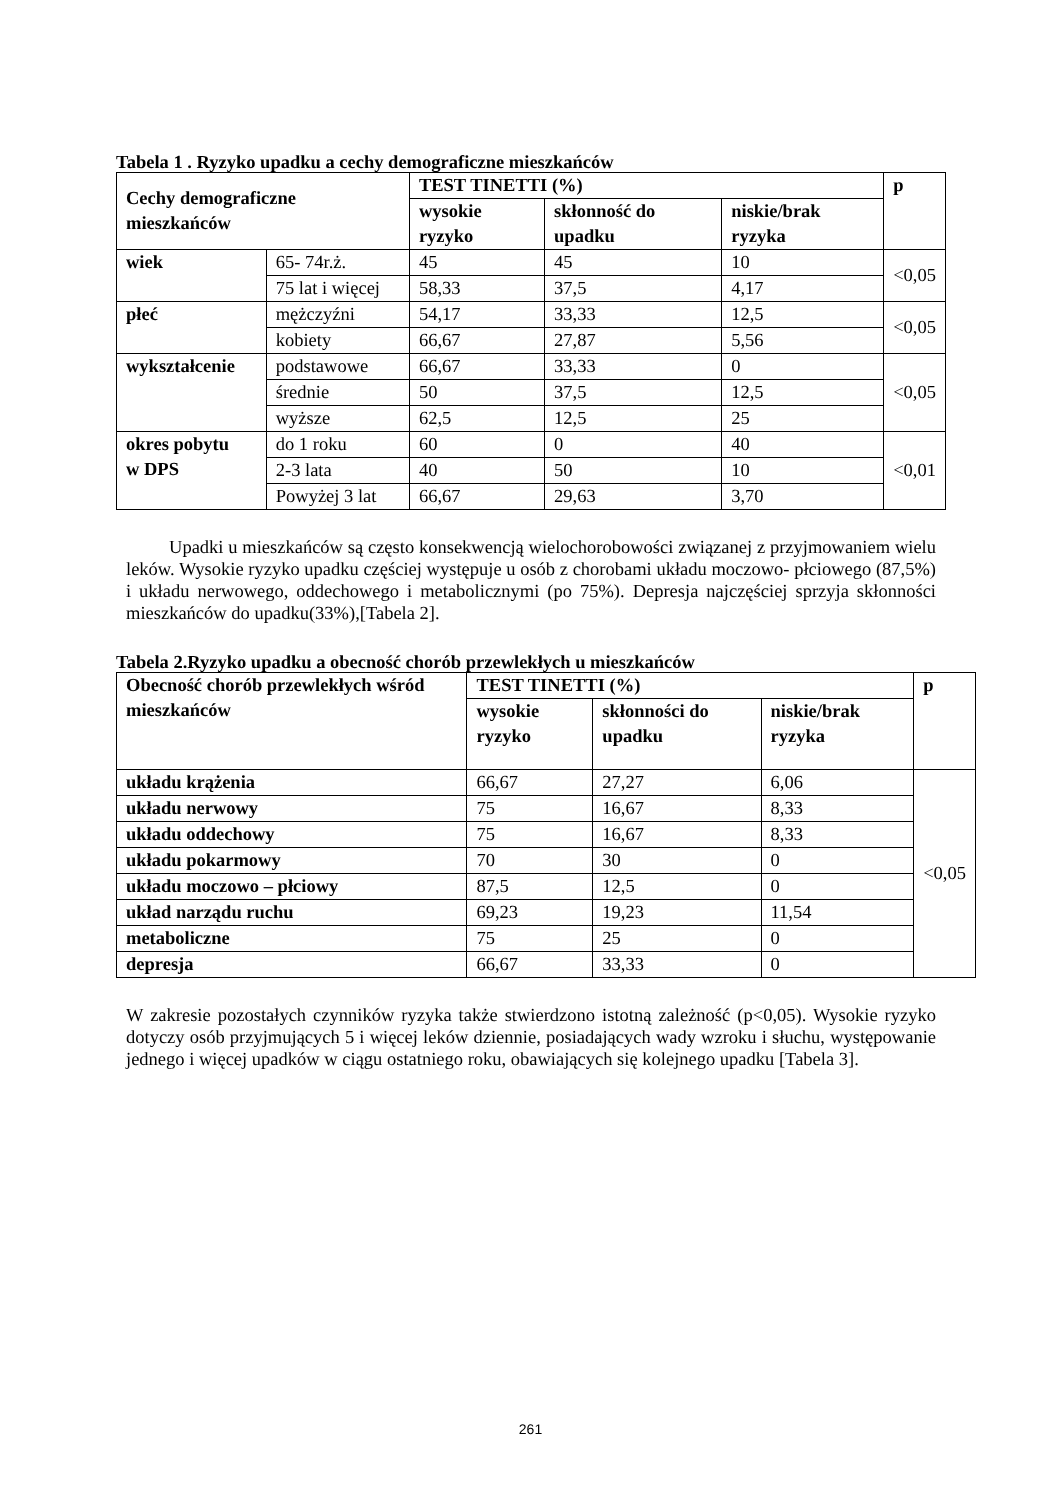Tabela 1 . Ryzyko upadku a cechy demograficzne mieszkańców
| Cechy demograficzne mieszkańców | | TEST TINETTI (%) | | | p |
| --- | --- | --- | --- | --- | --- |
| | | wysokie ryzyko | skłonność do upadku | niskie/brak ryzyka | |
| wiek | 65- 74r.ż. | 45 | 45 | 10 | <0,05 |
| | 75 lat i więcej | 58,33 | 37,5 | 4,17 | |
| płeć | mężczyźni | 54,17 | 33,33 | 12,5 | <0,05 |
| | kobiety | 66,67 | 27,87 | 5,56 | |
| wykształcenie | podstawowe | 66,67 | 33,33 | 0 | <0,05 |
| | średnie | 50 | 37,5 | 12,5 | |
| | wyższe | 62,5 | 12,5 | 25 | |
| okres pobytu w DPS | do 1 roku | 60 | 0 | 40 | <0,01 |
| | 2-3 lata | 40 | 50 | 10 | |
| | Powyżej 3 lat | 66,67 | 29,63 | 3,70 | |
Upadki u mieszkańców są często konsekwencją wielochorobowości związanej z przyjmowaniem wielu leków. Wysokie ryzyko upadku częściej występuje u osób z chorobami układu moczowo- płciowego (87,5%) i układu nerwowego, oddechowego i metabolicznymi (po 75%). Depresja najczęściej sprzyja skłonności mieszkańców do upadku(33%),[Tabela 2].
Tabela 2.Ryzyko upadku a obecność chorób przewlekłych u mieszkańców
| Obecność chorób przewlekłych wśród mieszkańców | TEST TINETTI (%) | | | p |
| --- | --- | --- | --- | --- |
| | wysokie ryzyko | skłonności do upadku | niskie/brak ryzyka | |
| układu krążenia | 66,67 | 27,27 | 6,06 | <0,05 |
| układu nerwowy | 75 | 16,67 | 8,33 | |
| układu oddechowy | 75 | 16,67 | 8,33 | |
| układu pokarmowy | 70 | 30 | 0 | |
| układu moczowo – płciowy | 87,5 | 12,5 | 0 | |
| układ narządu ruchu | 69,23 | 19,23 | 11,54 | |
| metaboliczne | 75 | 25 | 0 | |
| depresja | 66,67 | 33,33 | 0 | |
W zakresie pozostałych czynników ryzyka także stwierdzono istotną zależność (p<0,05). Wysokie ryzyko dotyczy osób przyjmujących 5 i więcej leków dziennie, posiadających wady wzroku i słuchu, występowanie jednego i więcej upadków w ciągu ostatniego roku, obawiających się kolejnego upadku [Tabela 3].
261